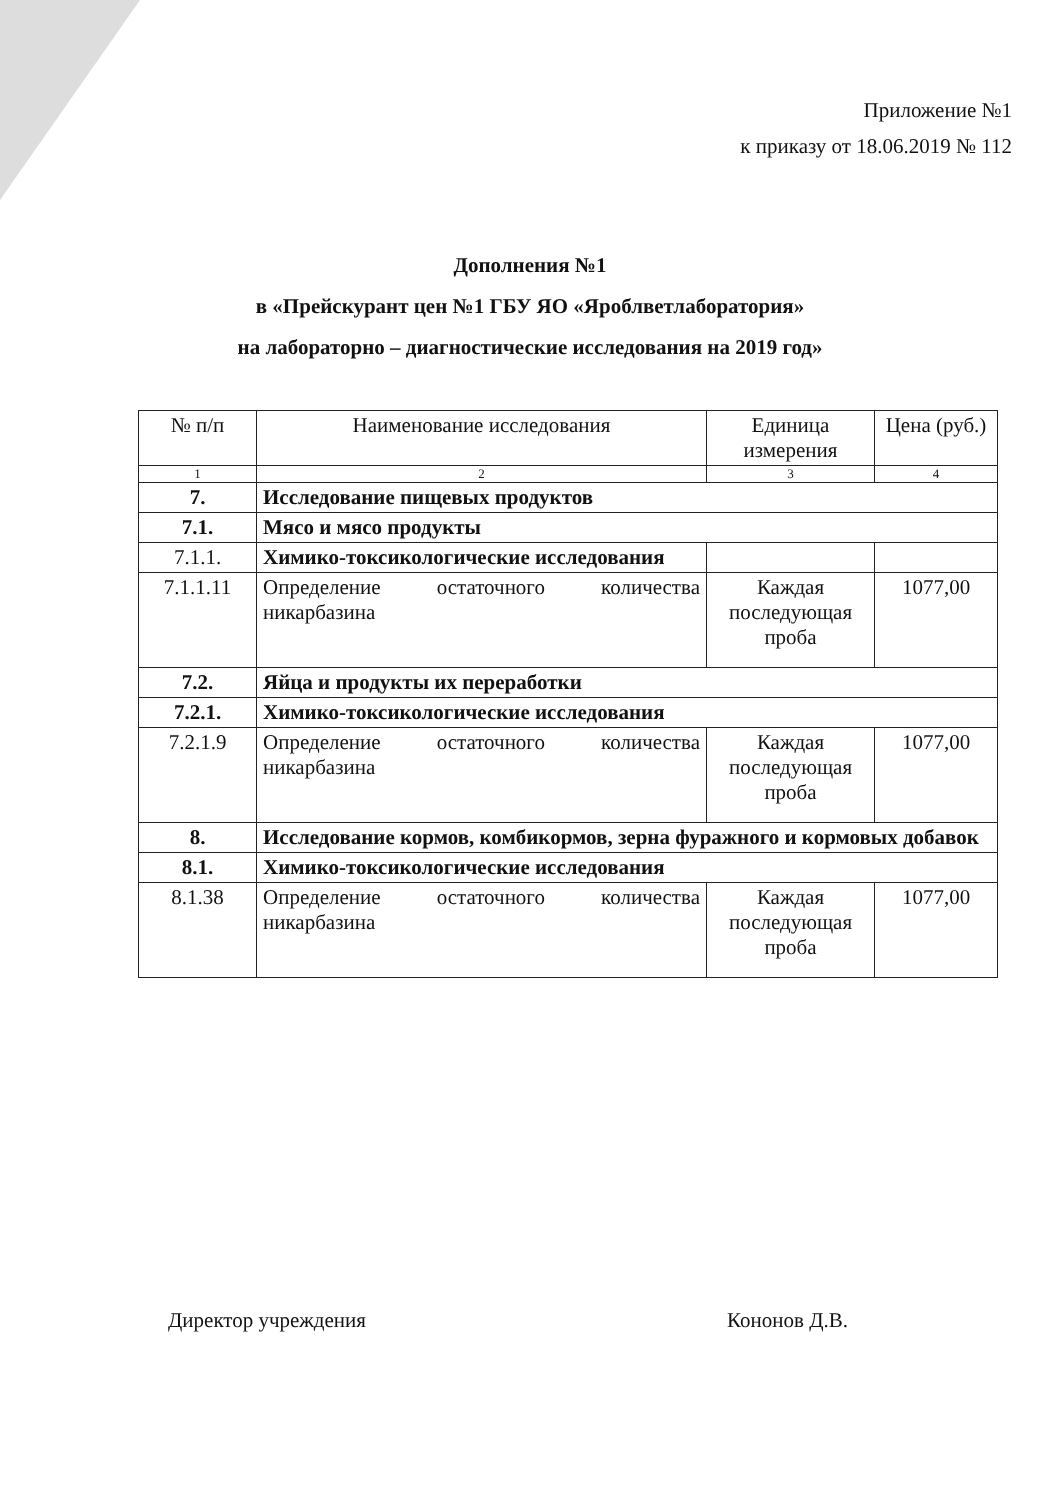Приложение №1
к приказу от 18.06.2019 № 112
Дополнения №1
в «Прейскурант цен №1 ГБУ ЯО «Яроблветлаборатория»
на лабораторно – диагностические исследования на 2019 год»
| № п/п | Наименование исследования | Единица измерения | Цена (руб.) |
| --- | --- | --- | --- |
| 1 | 2 | 3 | 4 |
| 7. | Исследование пищевых продуктов | | |
| 7.1. | Мясо и мясо продукты | | |
| 7.1.1. | Химико-токсикологические исследования | | |
| 7.1.1.11 | Определение остаточного количества никарбазина | Каждая последующая проба | 1077,00 |
| 7.2. | Яйца и продукты их переработки | | |
| 7.2.1. | Химико-токсикологические исследования | | |
| 7.2.1.9 | Определение остаточного количества никарбазина | Каждая последующая проба | 1077,00 |
| 8. | Исследование кормов, комбикормов, зерна фуражного и кормовых добавок | | |
| 8.1. | Химико-токсикологические исследования | | |
| 8.1.38 | Определение остаточного количества никарбазина | Каждая последующая проба | 1077,00 |
Директор учреждения Кононов Д.В.